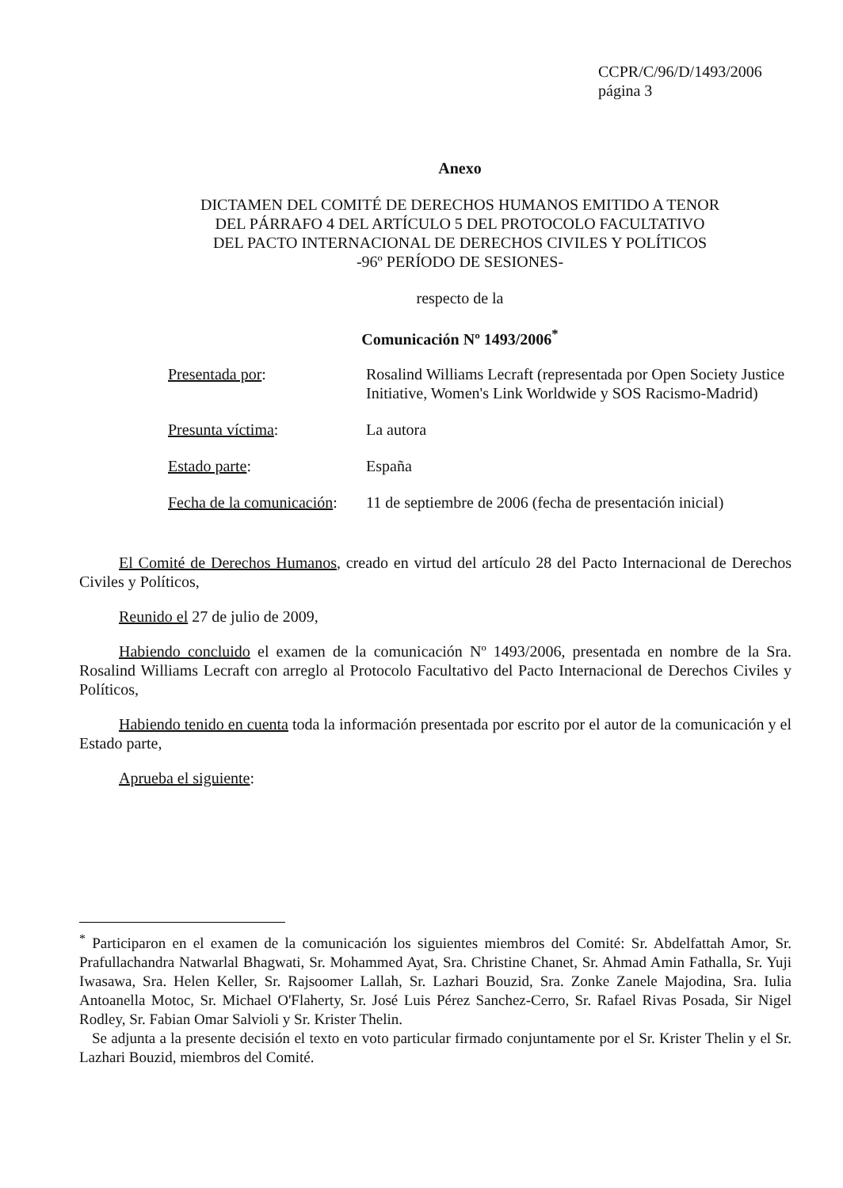CCPR/C/96/D/1493/2006
página 3
Anexo
DICTAMEN DEL COMITÉ DE DERECHOS HUMANOS EMITIDO A TENOR
DEL PÁRRAFO 4 DEL ARTÍCULO 5 DEL PROTOCOLO FACULTATIVO
DEL PACTO INTERNACIONAL DE DERECHOS CIVILES Y POLÍTICOS
-96º PERÍODO DE SESIONES-
respecto de la
Comunicación Nº 1493/2006<sup>*</sup>
| Presentada por : | Rosalind Williams Lecraft (representada por Open Society Justice Initiative, Women's Link Worldwide y SOS Racismo-Madrid) |
| Presunta víctima : | La autora |
| Estado parte : | España |
| Fecha de la comunicación : | 11 de septiembre de 2006 (fecha de presentación inicial) |
El Comité de Derechos Humanos, creado en virtud del artículo 28 del Pacto Internacional de Derechos Civiles y Políticos,
Reunido el 27 de julio de 2009,
Habiendo concluido el examen de la comunicación Nº 1493/2006, presentada en nombre de la Sra. Rosalind Williams Lecraft con arreglo al Protocolo Facultativo del Pacto Internacional de Derechos Civiles y Políticos,
Habiendo tenido en cuenta toda la información presentada por escrito por el autor de la comunicación y el Estado parte,
Aprueba el siguiente:
<sup>*</sup> Participaron en el examen de la comunicación los siguientes miembros del Comité: Sr. Abdelfattah Amor, Sr. Prafullachandra Natwarlal Bhagwati, Sr. Mohammed Ayat, Sra. Christine Chanet, Sr. Ahmad Amin Fathalla, Sr. Yuji Iwasawa, Sra. Helen Keller, Sr. Rajsoomer Lallah, Sr. Lazhari Bouzid, Sra. Zonke Zanele Majodina, Sra. Iulia Antoanella Motoc, Sr. Michael O'Flaherty, Sr. José Luis Pérez Sanchez-Cerro, Sr. Rafael Rivas Posada, Sir Nigel Rodley, Sr. Fabian Omar Salvioli y Sr. Krister Thelin.
Se adjunta a la presente decisión el texto en voto particular firmado conjuntamente por el Sr. Krister Thelin y el Sr. Lazhari Bouzid, miembros del Comité.